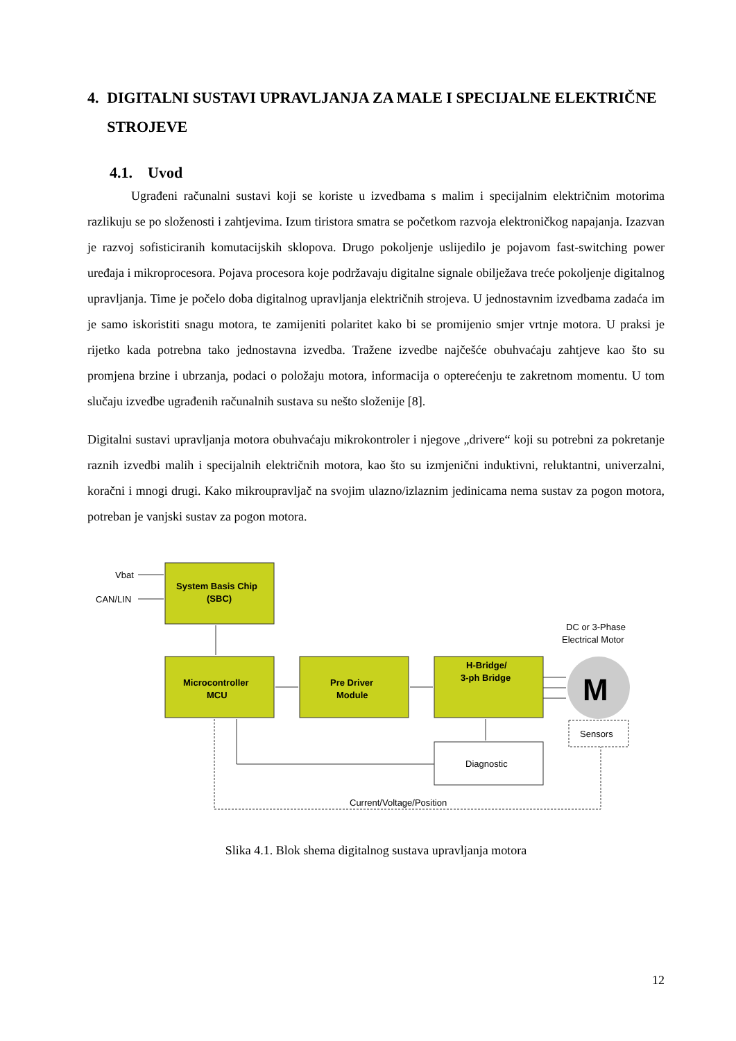4. DIGITALNI SUSTAVI UPRAVLJANJA ZA MALE I SPECIJALNE ELEKTRIČNE STROJEVE
4.1. Uvod
Ugrađeni računalni sustavi koji se koriste u izvedbama s malim i specijalnim električnim motorima razlikuju se po složenosti i zahtjevima. Izum tiristora smatra se početkom razvoja elektroničkog napajanja. Izazvan je razvoj sofisticiranih komutacijskih sklopova. Drugo pokoljenje uslijedilo je pojavom fast-switching power uređaja i mikroprocesora. Pojava procesora koje podržavaju digitalne signale obilježava treće pokoljenje digitalnog upravljanja. Time je počelo doba digitalnog upravljanja električnih strojeva. U jednostavnim izvedbama zadaća im je samo iskoristiti snagu motora, te zamijeniti polaritet kako bi se promijenio smjer vrtnje motora. U praksi je rijetko kada potrebna tako jednostavna izvedba. Tražene izvedbe najčešće obuhvaćaju zahtjeve kao što su promjena brzine i ubrzanja, podaci o položaju motora, informacija o opterećenju te zakretnom momentu. U tom slučaju izvedbe ugrađenih računalnih sustava su nešto složenije [8].
Digitalni sustavi upravljanja motora obuhvaćaju mikrokontroler i njegove „drivere“ koji su potrebni za pokretanje raznih izvedbi malih i specijalnih električnih motora, kao što su izmjenični induktivni, reluktantni, univerzalni, koračni i mnogi drugi. Kako mikroupravljač na svojim ulazno/izlaznim jedinicama nema sustav za pogon motora, potreban je vanjski sustav za pogon motora.
Vbat
CAN/LIN
System Basis Chip
(SBC)
Microcontroller
MCU
Pre Driver
Module
H-Bridge/
3-ph Bridge
Diagnostic
Sensors
DC or 3-Phase
Electrical Motor
M
Current/Voltage/Position
Slika 4.1. Blok shema digitalnog sustava upravljanja motora
12